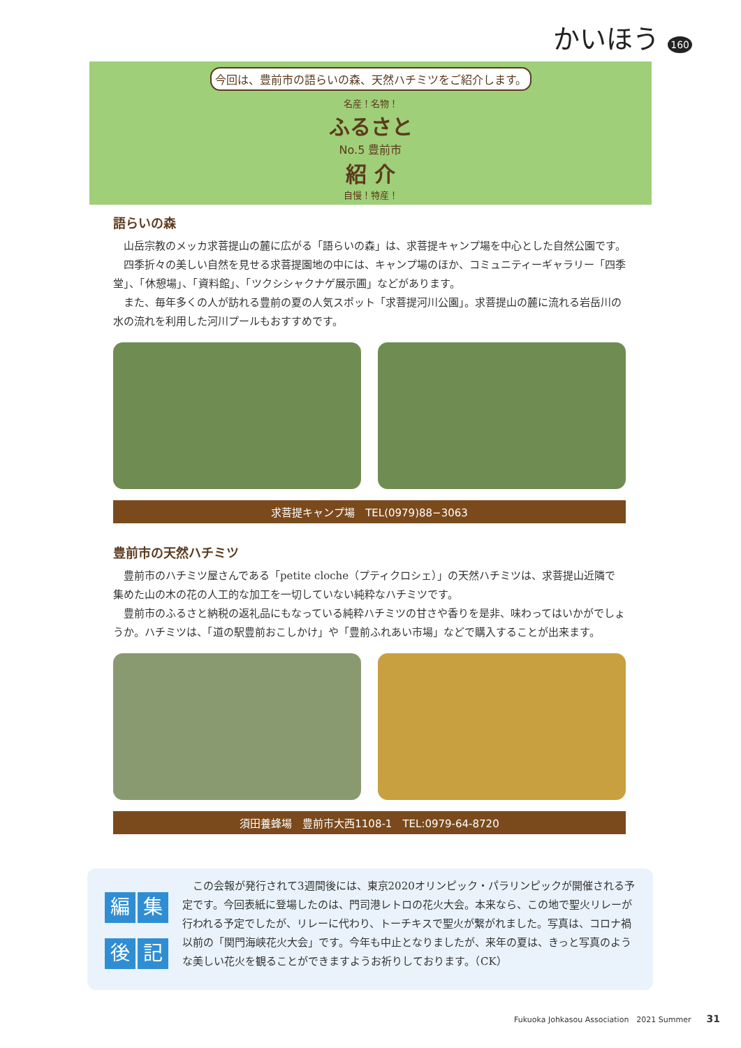かいほう 160
今回は、豊前市の語らいの森、天然ハチミツをご紹介します。
名産！名物！
ふるさと
No.5 豊前市
紹 介
自慢！特産！
語らいの森
山岳宗教のメッカ求菩提山の麓に広がる「語らいの森」は、求菩提キャンプ場を中心とした自然公園です。
四季折々の美しい自然を見せる求菩提園地の中には、キャンプ場のほか、コミュニティーギャラリー「四季堂」、「休憩場」、「資料館」、「ツクシシャクナゲ展示圃」などがあります。
また、毎年多くの人が訪れる豊前の夏の人気スポット「求菩提河川公園」。求菩提山の麓に流れる岩岳川の水の流れを利用した河川プールもおすすめです。
求菩提キャンプ場　TEL(0979)88−3063
豊前市の天然ハチミツ
豊前市のハチミツ屋さんである「petite cloche（プティクロシェ）」の天然ハチミツは、求菩提山近隣で集めた山の木の花の人工的な加工を一切していない純粋なハチミツです。
豊前市のふるさと納税の返礼品にもなっている純粋ハチミツの甘さや香りを是非、味わってはいかがでしょうか。ハチミツは、「道の駅豊前おこしかけ」や「豊前ふれあい市場」などで購入することが出来ます。
須田養蜂場　豊前市大西1108-1　TEL:0979-64-8720
編集後記
この会報が発行されて3週間後には、東京2020オリンピック・パラリンピックが開催される予定です。今回表紙に登場したのは、門司港レトロの花火大会。本来なら、この地で聖火リレーが行われる予定でしたが、リレーに代わり、トーチキスで聖火が繋がれました。写真は、コロナ禍以前の「関門海峡花火大会」です。今年も中止となりましたが、来年の夏は、きっと写真のような美しい花火を観ることができますようお祈りしております。（CK）
Fukuoka Johkasou Association　2021 Summer　　31